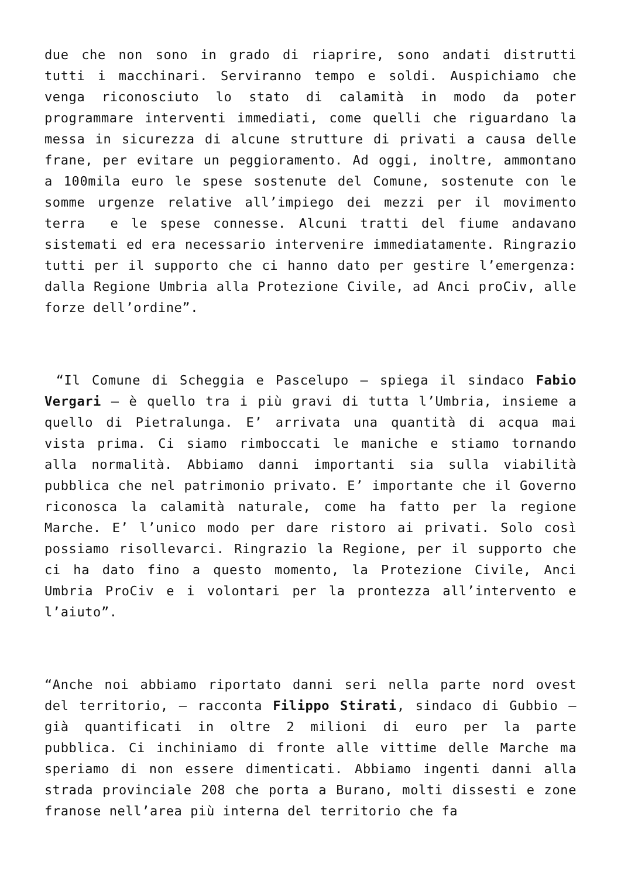due che non sono in grado di riaprire, sono andati distrutti tutti i macchinari. Serviranno tempo e soldi. Auspichiamo che venga riconosciuto lo stato di calamità in modo da poter programmare interventi immediati, come quelli che riguardano la messa in sicurezza di alcune strutture di privati a causa delle frane, per evitare un peggioramento. Ad oggi, inoltre, ammontano a 100mila euro le spese sostenute del Comune, sostenute con le somme urgenze relative all’impiego dei mezzi per il movimento terra e le spese connesse. Alcuni tratti del fiume andavano sistemati ed era necessario intervenire immediatamente. Ringrazio tutti per il supporto che ci hanno dato per gestire l’emergenza: dalla Regione Umbria alla Protezione Civile, ad Anci proCiv, alle forze dell’ordine”.
“Il Comune di Scheggia e Pascelupo – spiega il sindaco Fabio Vergari – è quello tra i più gravi di tutta l’Umbria, insieme a quello di Pietralunga. E’ arrivata una quantità di acqua mai vista prima. Ci siamo rimboccati le maniche e stiamo tornando alla normalità. Abbiamo danni importanti sia sulla viabilità pubblica che nel patrimonio privato. E’ importante che il Governo riconosca la calamità naturale, come ha fatto per la regione Marche. E’ l’unico modo per dare ristoro ai privati. Solo così possiamo risollevarci. Ringrazio la Regione, per il supporto che ci ha dato fino a questo momento, la Protezione Civile, Anci Umbria ProCiv e i volontari per la prontezza all’intervento e l’aiuto”.
“Anche noi abbiamo riportato danni seri nella parte nord ovest del territorio, – racconta Filippo Stirati, sindaco di Gubbio – già quantificati in oltre 2 milioni di euro per la parte pubblica. Ci inchiniamo di fronte alle vittime delle Marche ma speriamo di non essere dimenticati. Abbiamo ingenti danni alla strada provinciale 208 che porta a Burano, molti dissesti e zone franose nell’area più interna del territorio che fa